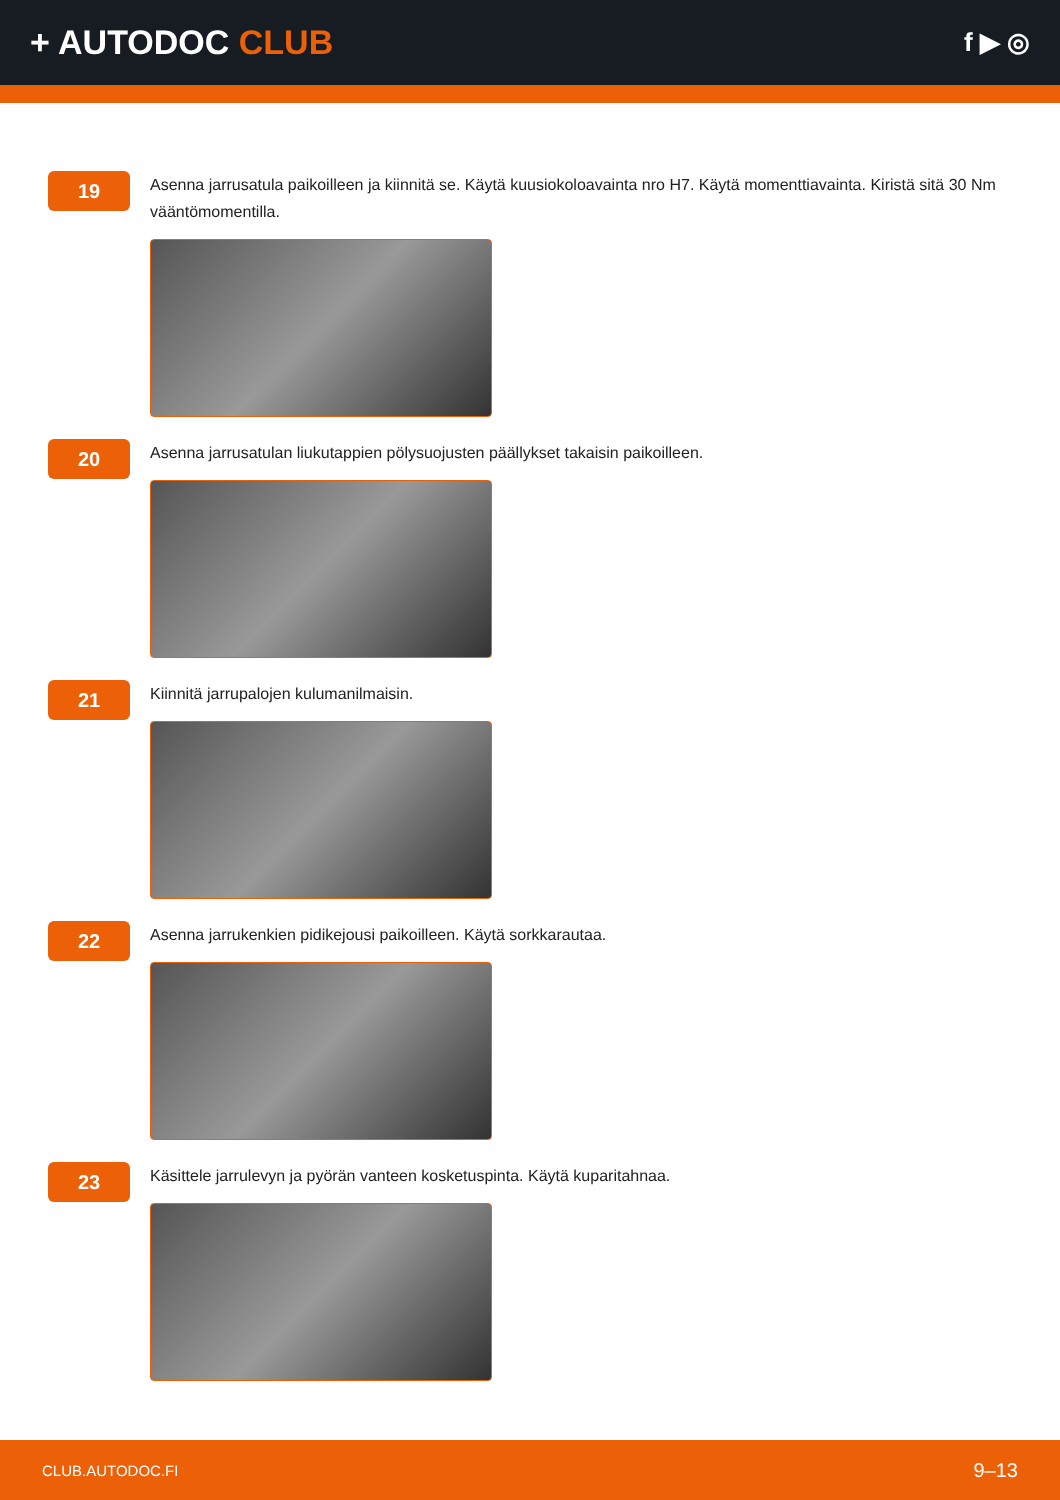+ AUTODOC CLUB
f ▶ ◎
19
Asenna jarrusatula paikoilleen ja kiinnitä se. Käytä kuusiokoloavainta nro H7. Käytä momenttiavainta. Kiristä sitä 30 Nm vääntömomentilla.
20
Asenna jarrusatulan liukutappien pölysuojusten päällykset takaisin paikoilleen.
21
Kiinnitä jarrupalojen kulumanilmaisin.
22
Asenna jarrukenkien pidikejousi paikoilleen. Käytä sorkkarautaa.
23
Käsittele jarrulevyn ja pyörän vanteen kosketuspinta. Käytä kuparitahnaa.
CLUB.AUTODOC.FI 9–13